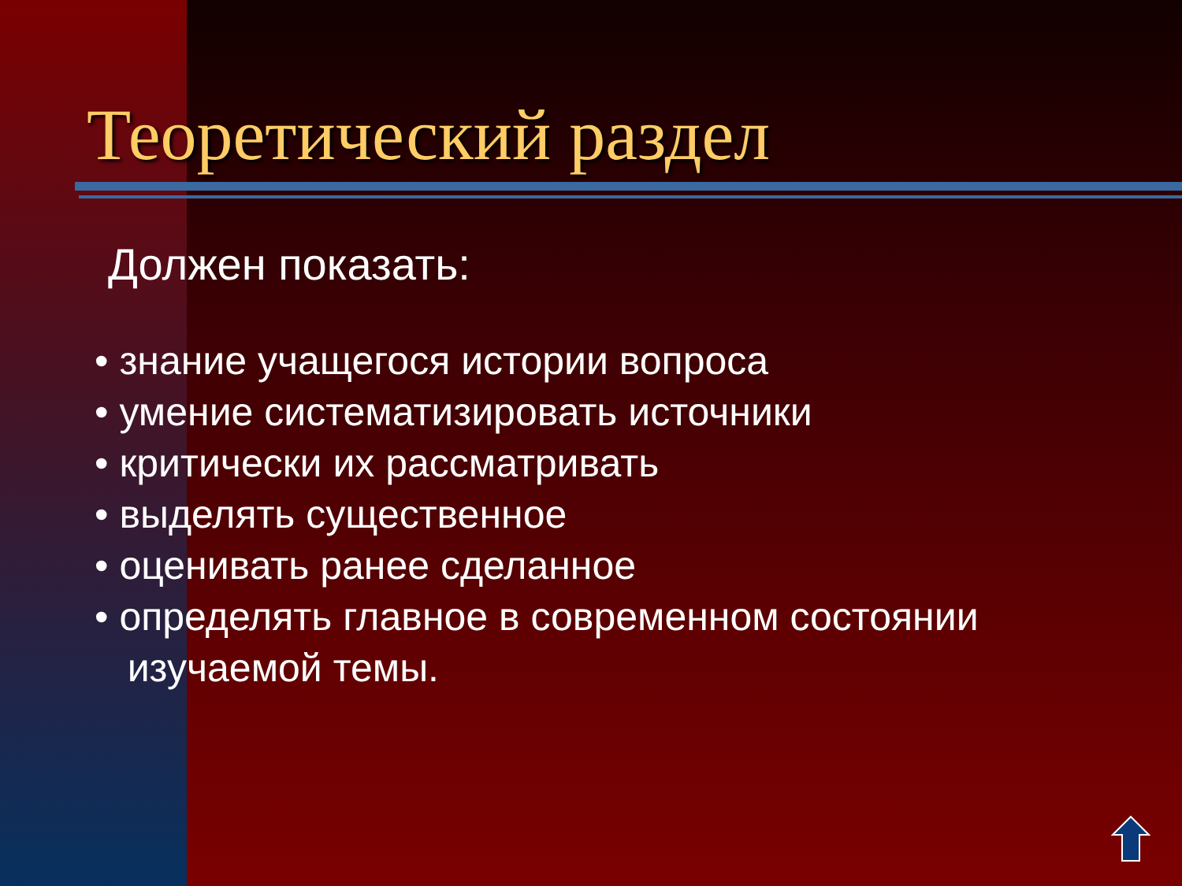Теоретический раздел
Должен показать:
• знание учащегося истории вопроса
• умение систематизировать источники
• критически их рассматривать
• выделять существенное
• оценивать ранее сделанное
• определять главное в современном состоянии
изучаемой темы.